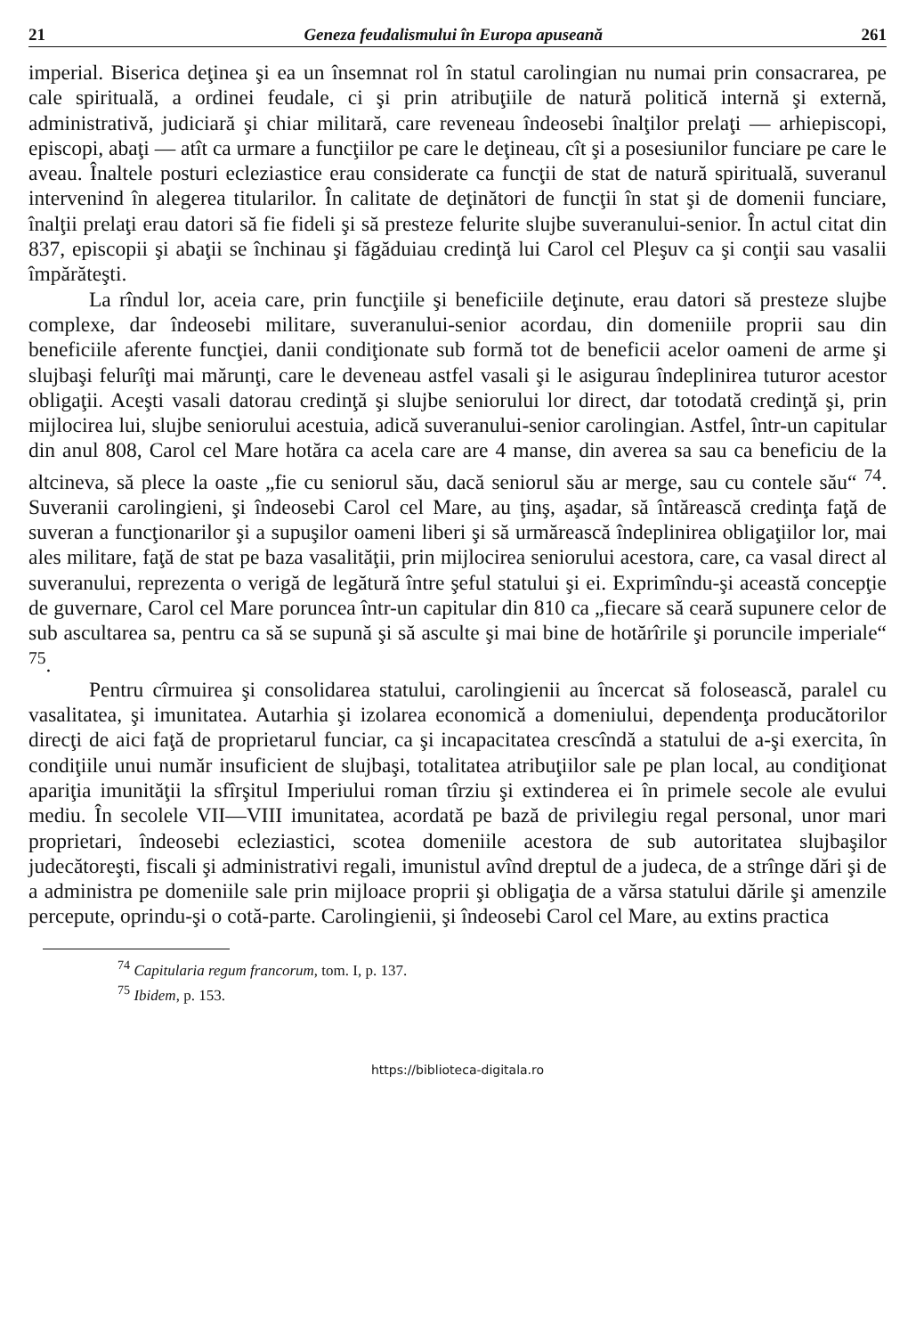21 Geneza feudalismului în Europa apuseană 261
imperial. Biserica deţinea şi ea un însemnat rol în statul carolingian nu numai prin consacrarea, pe cale spirituală, a ordinei feudale, ci şi prin atribuţiile de natură politică internă şi externă, administrativă, judiciară şi chiar militară, care reveneau îndeosebi înalţilor prelaţi — arhiepiscopi, episcopi, abaţi — atît ca urmare a funcţiilor pe care le deţineau, cît şi a posesiunilor funciare pe care le aveau. Înaltele posturi ecleziastice erau considerate ca funcţii de stat de natură spirituală, suveranul intervenind în alegerea titularilor. În calitate de deţinători de funcţii în stat şi de domenii funciare, înalţii prelaţi erau datori să fie fideli şi să presteze felurite slujbe suveranului-senior. În actul citat din 837, episcopii şi abaţii se închinau şi făgăduiau credinţă lui Carol cel Pleşuv ca şi conţii sau vasalii împărăteşti.
La rîndul lor, aceia care, prin funcţiile şi beneficiile deţinute, erau datori să presteze slujbe complexe, dar îndeosebi militare, suveranului-senior acordau, din domeniile proprii sau din beneficiile aferente funcţiei, danii condiţionate sub formă tot de beneficii acelor oameni de arme şi slujbaşi felurîţi mai mărunţi, care le deveneau astfel vasali şi le asigurau îndeplinirea tuturor acestor obligaţii. Aceşti vasali datorau credinţă şi slujbe seniorului lor direct, dar totodată credinţă şi, prin mijlocirea lui, slujbe seniorului acestuia, adică suveranului-senior carolingian. Astfel, într-un capitular din anul 808, Carol cel Mare hotăra ca acela care are 4 manse, din averea sa sau ca beneficiu de la altcineva, să plece la oaste „fie cu seniorul său, dacă seniorul său ar merge, sau cu contele său“ <sup>74</sup>. Suveranii carolingieni, şi îndeosebi Carol cel Mare, au ţinş, aşadar, să întărească credinţa faţă de suveran a funcţionarilor şi a supuşilor oameni liberi şi să urmărească îndeplinirea obligaţiilor lor, mai ales militare, faţă de stat pe baza vasalităţii, prin mijlocirea seniorului acestora, care, ca vasal direct al suveranului, reprezenta o verigă de legătură între şeful statului şi ei. Exprimîndu-şi această concepţie de guvernare, Carol cel Mare poruncea într-un capitular din 810 ca „fiecare să ceară supunere celor de sub ascultarea sa, pentru ca să se supună şi să asculte şi mai bine de hotărîrile şi poruncile imperiale“ <sup>75</sup>.
Pentru cîrmuirea şi consolidarea statului, carolingienii au încercat să folosească, paralel cu vasalitatea, şi imunitatea. Autarhia şi izolarea economică a domeniului, dependenţa producătorilor direcţi de aici faţă de proprietarul funciar, ca şi incapacitatea crescîndă a statului de a-şi exercita, în condiţiile unui număr insuficient de slujbaşi, totalitatea atribuţiilor sale pe plan local, au condiţionat apariţia imunităţii la sfîrşitul Imperiului roman tîrziu şi extinderea ei în primele secole ale evului mediu. În secolele VII—VIII imunitatea, acordată pe bază de privilegiu regal personal, unor mari proprietari, îndeosebi ecleziastici, scotea domeniile acestora de sub autoritatea slujbaşilor judecătoreşti, fiscali şi administrativi regali, imunistul avînd dreptul de a judeca, de a strînge dări şi de a administra pe domeniile sale prin mijloace proprii şi obligaţia de a vărsa statului dările şi amenzile percepute, oprindu-şi o cotă-parte. Carolingienii, şi îndeosebi Carol cel Mare, au extins practica
<sup>74</sup> Capitularia regum francorum, tom. I, p. 137.
<sup>75</sup> Ibidem, p. 153.
https://biblioteca-digitala.ro